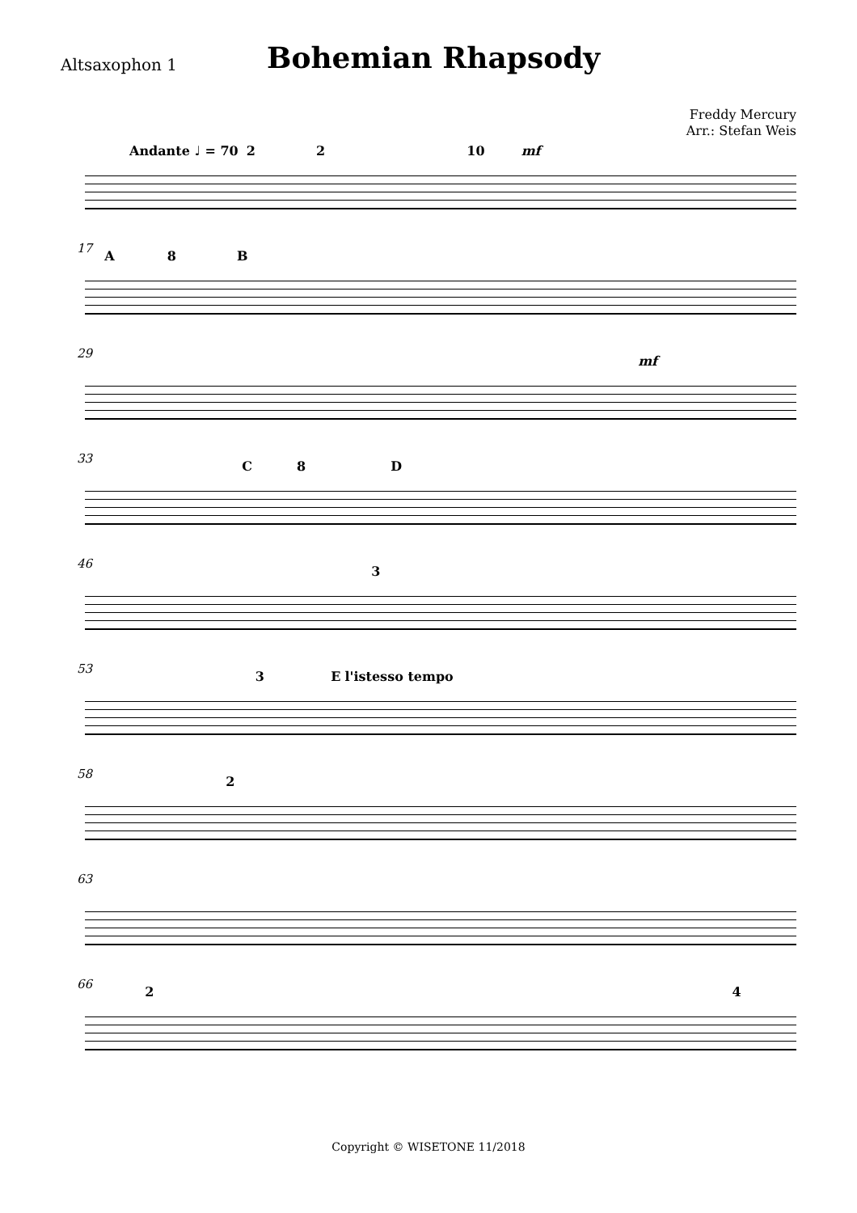Altsaxophon 1
Bohemian Rhapsody
Freddy Mercury
Arr.: Stefan Weis
Andante ♩ = 70 2 2 10 mf
17 A 8 B
29 mf
33 C 8 D
46 3
53 E l'istesso tempo 3
58 2
63
66 2 4
Copyright © WISETONE 11/2018